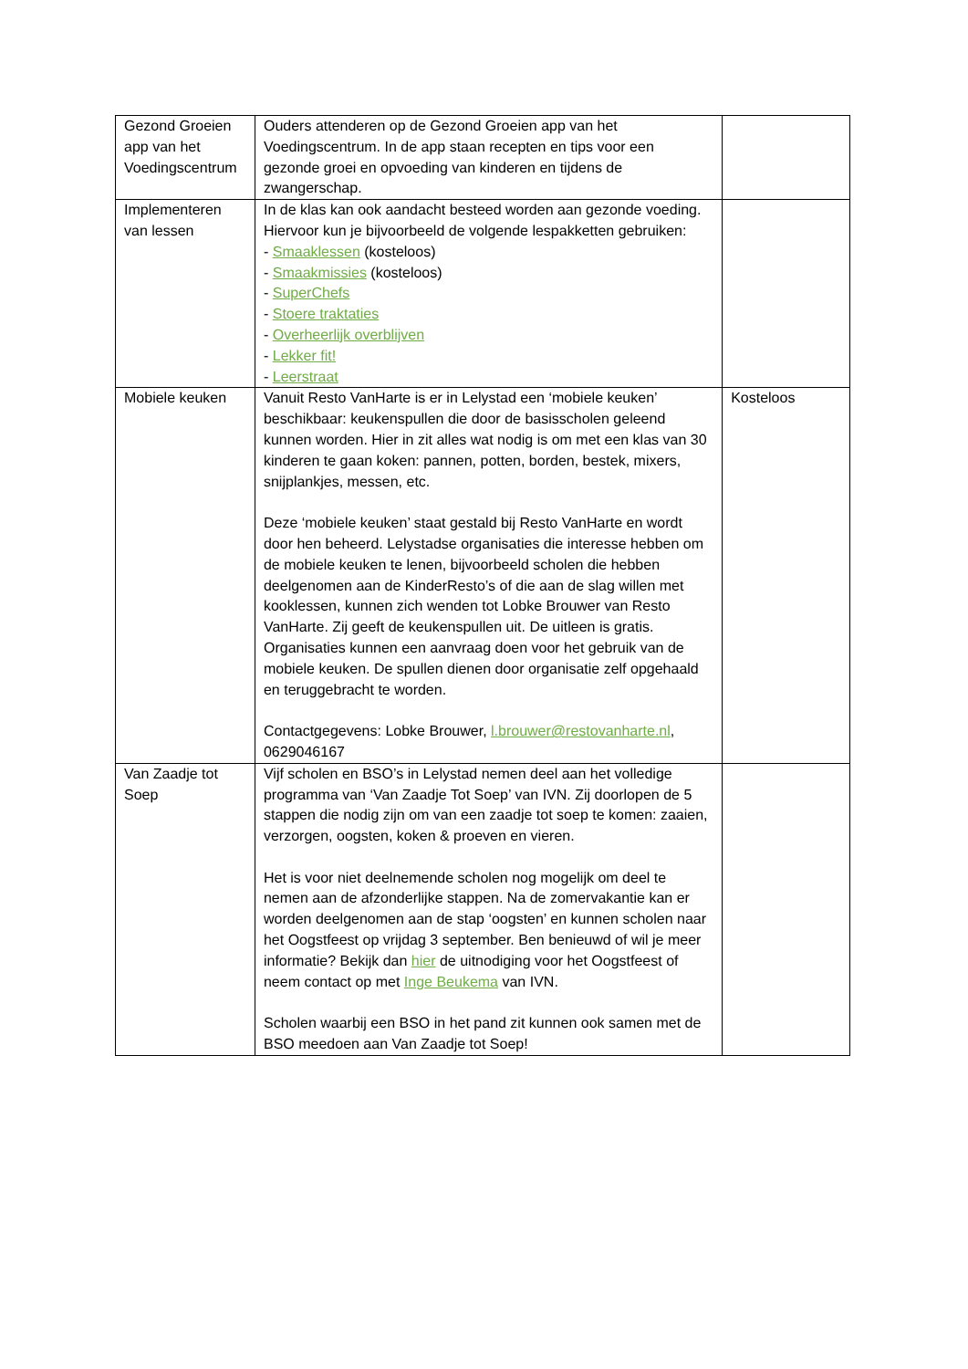| Gezond Groeien app van het Voedingscentrum | Ouders attenderen op de Gezond Groeien app van het Voedingscentrum. In de app staan recepten en tips voor een gezonde groei en opvoeding van kinderen en tijdens de zwangerschap. | |
| Implementeren van lessen | In de klas kan ook aandacht besteed worden aan gezonde voeding. Hiervoor kun je bijvoorbeeld de volgende lespakketten gebruiken: - Smaaklessen (kosteloos) - Smaakmissies (kosteloos) - SuperChefs - Stoere traktaties - Overheerlijk overblijven - Lekker fit! - Leerstraat | |
| Mobiele keuken | Vanuit Resto VanHarte is er in Lelystad een ‘mobiele keuken’ beschikbaar: keukenspullen die door de basisscholen geleend kunnen worden. Hier in zit alles wat nodig is om met een klas van 30 kinderen te gaan koken: pannen, potten, borden, bestek, mixers, snijplankjes, messen, etc. Deze ‘mobiele keuken’ staat gestald bij Resto VanHarte en wordt door hen beheerd. Lelystadse organisaties die interesse hebben om de mobiele keuken te lenen, bijvoorbeeld scholen die hebben deelgenomen aan de KinderResto’s of die aan de slag willen met kooklessen, kunnen zich wenden tot Lobke Brouwer van Resto VanHarte. Zij geeft de keukenspullen uit. De uitleen is gratis. Organisaties kunnen een aanvraag doen voor het gebruik van de mobiele keuken. De spullen dienen door organisatie zelf opgehaald en teruggebracht te worden. Contactgegevens: Lobke Brouwer, l.brouwer@restovanharte.nl , 0629046167 | Kosteloos |
| Van Zaadje tot Soep | Vijf scholen en BSO’s in Lelystad nemen deel aan het volledige programma van ‘Van Zaadje Tot Soep’ van IVN. Zij doorlopen de 5 stappen die nodig zijn om van een zaadje tot soep te komen: zaaien, verzorgen, oogsten, koken & proeven en vieren. Het is voor niet deelnemende scholen nog mogelijk om deel te nemen aan de afzonderlijke stappen. Na de zomervakantie kan er worden deelgenomen aan de stap ‘oogsten’ en kunnen scholen naar het Oogstfeest op vrijdag 3 september. Ben benieuwd of wil je meer informatie? Bekijk dan hier de uitnodiging voor het Oogstfeest of neem contact op met Inge Beukema van IVN. Scholen waarbij een BSO in het pand zit kunnen ook samen met de BSO meedoen aan Van Zaadje tot Soep! | |